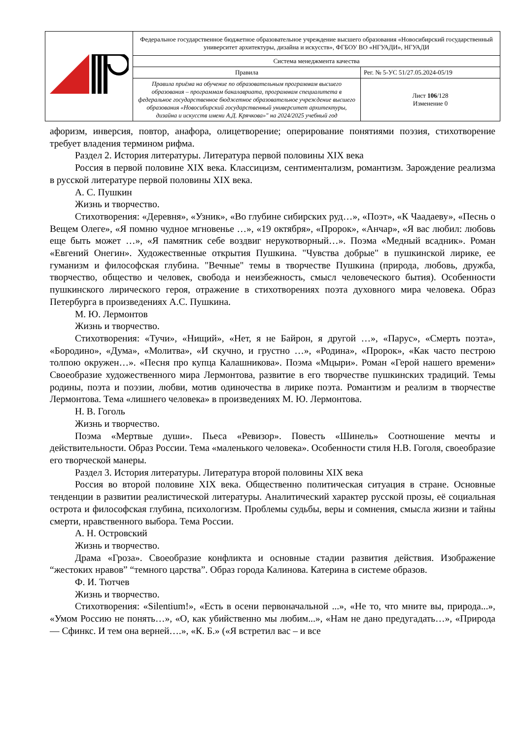| | Федеральное государственное бюджетное образовательное учреждение высшего образования «Новосибирский государственный университет архитектуры, дизайна и искусств», ФГБОУ ВО «НГУАДИ», НГУАДИ | |
| | Система менеджмента качества | |
| | Правила | Рег. № 5-УС 51/27.05.2024-05/19 |
| | Правила приёма на обучение по образовательным программам высшего образования – программам бакалавриата, программам специалитета в федеральное государственное бюджетное образовательное учреждение высшего образования «Новосибирский государственный университет архитектуры, дизайна и искусств имени А.Д. Крячкова»" на 2024/2025 учебный год | Лист 106 /128 Изменение 0 |
афоризм, инверсия, повтор, анафора, олицетворение; оперирование понятиями поэзия, стихотворение требует владения термином рифма.
Раздел 2. История литературы. Литература первой половины XIX века
Россия в первой половине XIX века. Классицизм, сентиментализм, романтизм. Зарождение реализма в русской литературе первой половины XIX века.
А. С. Пушкин
Жизнь и творчество.
Стихотворения: «Деревня», «Узник», «Во глубине сибирских руд…», «Поэт», «К Чаадаеву», «Песнь о Вещем Олеге», «Я помню чудное мгновенье …», «19 октября», «Пророк», «Анчар», «Я вас любил: любовь еще быть может …», «Я памятник себе воздвиг нерукотворный…». Поэма «Медный всадник». Роман «Евгений Онегин». Художественные открытия Пушкина. "Чувства добрые" в пушкинской лирике, ее гуманизм и философская глубина. "Вечные" темы в творчестве Пушкина (природа, любовь, дружба, творчество, общество и человек, свобода и неизбежность, смысл человеческого бытия). Особенности пушкинского лирического героя, отражение в стихотворениях поэта духовного мира человека. Образ Петербурга в произведениях А.С. Пушкина.
М. Ю. Лермонтов
Жизнь и творчество.
Стихотворения: «Тучи», «Нищий», «Нет, я не Байрон, я другой …», «Парус», «Смерть поэта», «Бородино», «Дума», «Молитва», «И скучно, и грустно …», «Родина», «Пророк», «Как часто пестрою толпою окружен…». «Песня про купца Калашникова». Поэма «Мцыри». Роман «Герой нашего времени» Своеобразие художественного мира Лермонтова, развитие в его творчестве пушкинских традиций. Темы родины, поэта и поэзии, любви, мотив одиночества в лирике поэта. Романтизм и реализм в творчестве Лермонтова. Тема «лишнего человека» в произведениях М. Ю. Лермонтова.
Н. В. Гоголь
Жизнь и творчество.
Поэма «Мертвые души». Пьеса «Ревизор». Повесть «Шинель» Соотношение мечты и действительности. Образ России. Тема «маленького человека». Особенности стиля Н.В. Гоголя, своеобразие его творческой манеры.
Раздел 3. История литературы. Литература второй половины XIX века
Россия во второй половине XIX века. Общественно политическая ситуация в стране. Основные тенденции в развитии реалистической литературы. Аналитический характер русской прозы, её социальная острота и философская глубина, психологизм. Проблемы судьбы, веры и сомнения, смысла жизни и тайны смерти, нравственного выбора. Тема России.
А. Н. Островский
Жизнь и творчество.
Драма «Гроза». Своеобразие конфликта и основные стадии развития действия. Изображение “жестоких нравов” “темного царства”. Образ города Калинова. Катерина в системе образов.
Ф. И. Тютчев
Жизнь и творчество.
Стихотворения: «Silentium!», «Есть в осени первоначальной ...», «Не то, что мните вы, природа...», «Умом Россию не понять…», «О, как убийственно мы любим...», «Нам не дано предугадать…», «Природа — Сфинкс. И тем она верней….», «К. Б.» («Я встретил вас – и все